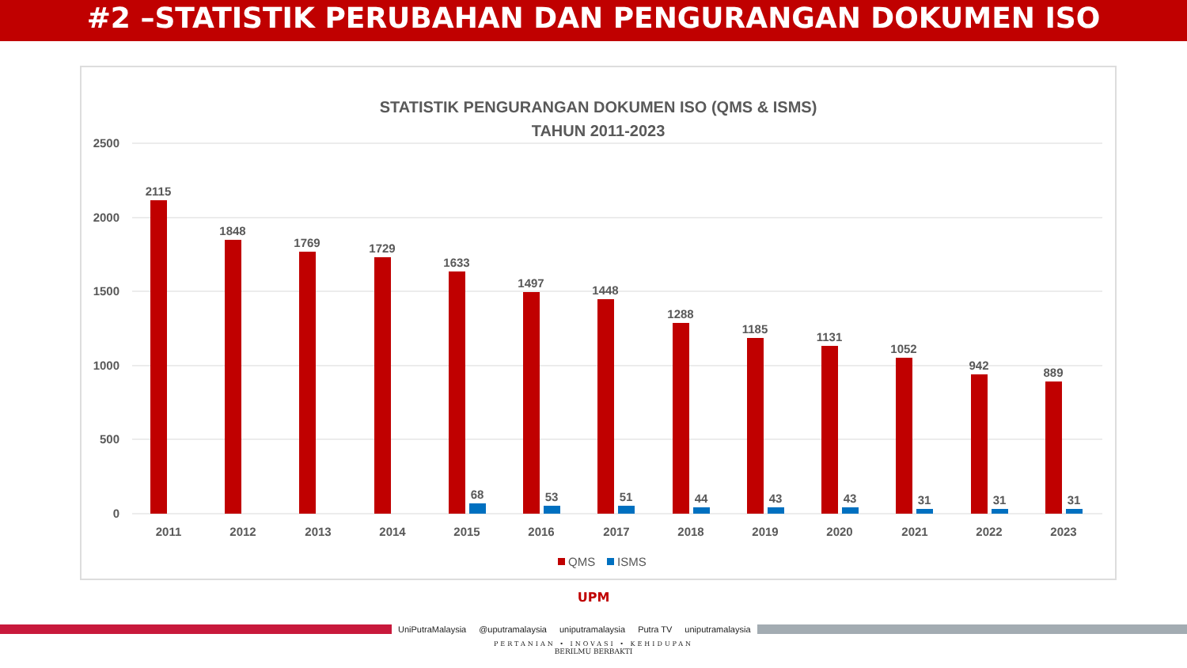#2 –STATISTIK PERUBAHAN DAN PENGURANGAN DOKUMEN ISO
STATISTIK PENGURANGAN DOKUMEN ISO (QMS & ISMS)
TAHUN 2011-2023
2500
2000
1500
1000
500
0
2115
1848
1769
1729
1633
1497
1448
1288
1185
1131
1052
942
889
68
53
51
44
43
43
31
31
31
2011
2012
2013
2014
2015
2016
2017
2018
2019
2020
2021
2022
2023
QMS
ISMS
UPM
UniPutraMalaysia @uputramalaysia uniputramalaysia Putra TV uniputramalaysia
PERTANIAN • INOVASI • KEHIDUPAN
BERILMU BERBAKTI